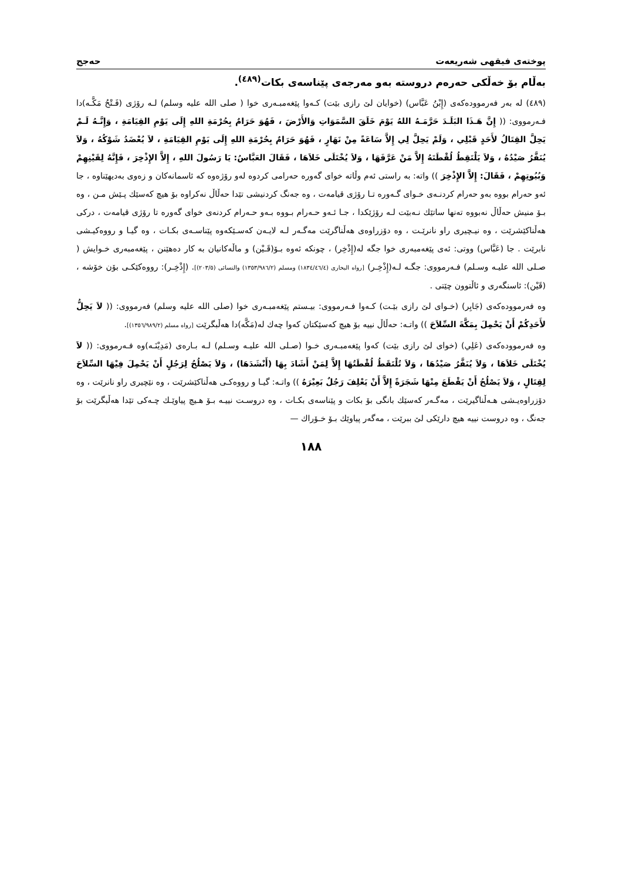پوختەی فیقهی شەریعەت حەجج
بەڵام بۆ خەڵكی حەرەم دروستە بەو مەرجەی پێناسەی بكات<sup>(٤٨٩)</sup>.
(٤٨٩) لە بەر فەرموودەكەی (إِبْنُ عَبَّاس) (خوایان لێ رازی بێت) كـەوا پێغەمبـەری خوا ( صلی الله علیه وسلم) لـە رۆژی (فَـتْحُ مَكَّـە)دا فـەرمووی: (( إِنَّ هَـذَا البَلَـدَ حَرَّمَـهُ اللهُ يَوْمَ خَلَقَ السَّمَوَاتِ وَالأَرْضَ ، فَهُوَ حَرَامٌ بِحُرْمَةِ اللهِ إِلَى يَوْمِ القِيَامَةِ ، وَإِنَّـهُ لَـمْ يَحِلَّ القِتَالُ لأَحَدٍ قَبْلِي ، وَلَمْ يَحِلَّ لِي إِلاَّ سَاعَةً مِنْ نَهَارٍ ، فَهُوَ حَرَامٌ بِحُرْمَةِ اللهِ إِلَى يَوْمِ القِيَامَةِ ، لاَ يُعْضَدُ شَوْكُهُ ، وَلاَ يُنَفَّرُ صَيْدُهُ ، وَلاَ يَلْتَقِطُ لُقْطَتَهُ إِلاَّ مَنْ عَرَّفَهَا ، وَلاَ يُخْتَلَى خَلاَهَا ، فَقَالَ العَبَّاسُ: يَا رَسُولَ اللهِ ، إِلاَّ الإِذْخِرَ ، فَإِنَّهُ لِقَيْنِهِمْ وَبُيُوتِهِمْ ، فَقَالَ: إِلاَّ الإِذْخِرَ )) واتە: بە راستی ئەم وڵاتە خوای گەورە حەرامی كردوە لەو رۆژەوە كە ئاسمانەكان و زەوی بەدیهێناوە ، جا ئەو حەرام بووە بەو حەرام كردنـەی خـوای گـەورە تـا رۆژی قیامەت ، وە جەنگ كردنیشی تێدا حەڵاڵ نەكراوە بۆ هیچ كەسێك پـێش مـن ، وە بـۆ منیش حەڵاڵ نەبووە تەنها ساتێك نـەبێت لـە رۆژێكدا ، جـا ئـەو حـەرام بـووە بـەو حـەرام كردنەی خوای گەورە تا رۆژی قیامەت ، درکی هەڵناكێشرێت ، وە نیـچیری راو نانرێـت ، وە دۆزراوەی هەڵناگرێت مەگـەر لـە لایـەن كەسـێكەوە پێناسـەی بكـات ، وە گیـا و رووەكیـشی نابرێت . جا (عَبَّاس) ووتی: ئەی پێغەمبەری خوا جگە لە(إِذْخِر) ، چونكە ئەوە بـۆ(قَـيْن) و ماڵەكانیان بە كار دەهێنن ، پێغەمبەری خـوایش ( صـلی الله علیـه وسـلم) فـەرمووی: جگـە لـە(إِذْخِـر) [رواه البخاری (١٨٣٤/٤٦/٤) ومسلم (١٣٥٣/٩٨٦/٢) والنسائی (٢٠٣/٥)]. (إِذْخِـر): رووەكێكـی بۆن خۆشە ، (قَيْن): ئاسنگەری و ئاڵتوون چێتی .
وە فەرموودەكەی (جَابِر) (خـوای لێ رازی بێـت) كـەوا فـەرمووی: بیـستم پێغەمبـەری خوا (صلی الله علیه وسلم) فەرمووی: (( لاَ يَحِلُّ لأَحَدِكُمْ أَنْ يَحْمِلَ بِمَكَّةَ السِّلاَحَ )) واتـە: حەڵاڵ نییە بۆ هیچ كەسێكتان كەوا چەك لە(مَكَّە)دا هەڵبگرێت [رواه مسلم (١٣٥٦/٩٨٩/٢)].
وە فەرموودەكەی (عَلِي) (خوای لێ رازی بێت) كەوا پێغەمبـەری خـوا (صـلی الله علیـه وسـلم) لـە بـارەی (مَدِيْنَـە)وە فـەرمووی: (( لاَ يُخْتَلَى خَلاَهَا ، وَلاَ يُنَفَّرُ صَيْدُهَا ، وَلاَ تُلْتَقَطُ لُقْطَتُهَا إِلاَّ لِمَنْ أَشَادَ بِهَا (أَنْشَدَهَا) ، وَلاَ يَصْلُحُ لِرَجُلٍ أَنْ يَحْمِلَ فِيْهَا السِّلاَحَ لِقِتَالٍ ، وَلاَ يَصْلُحُ أَنْ يَقْطَعَ مِنْهَا شَجَرَةً إِلاَّ أَنْ يَعْلِفَ رَجُلٌ بَعِيْرَهُ )) واتـە: گیـا و رووەكـی هەڵناكێشرێت ، وە نێچیری راو نانرێت ، وە دۆزراوەیـشی هـەڵناگیرێت ، مەگـەر كەسێك بانگی بۆ بكات و پێناسەی بكـات ، وە دروسـت نییـە بـۆ هـیچ پیاوێـك چـەكی تێدا هەڵبگرێت بۆ جەنگ ، وە دروست نییە هیچ دارێكی لێ ببرێت ، مەگەر پیاوێك بـۆ خـۆراك —
١٨٨